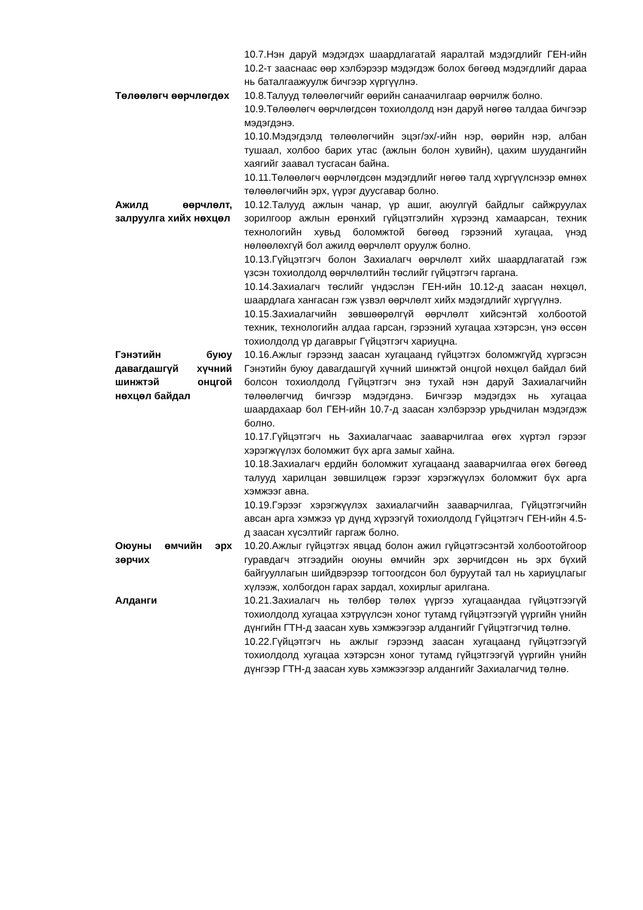10.7.Нэн даруй мэдэгдэх шаардлагатай яаралтай мэдэгдлийг ГЕН-ийн 10.2-т зааснаас өөр хэлбэрээр мэдэгдэж болох бөгөөд мэдэгдлийг дараа нь баталгаажуулж бичгээр хүргүүлнэ.
Төлөөлөгч өөрчлөгдөх 10.8.Талууд төлөөлөгчийг өөрийн санаачилгаар өөрчилж болно.
10.9.Төлөөлөгч өөрчлөгдсөн тохиолдолд нэн даруй нөгөө талдаа бичгээр мэдэгдэнэ.
10.10.Мэдэгдэлд төлөөлөгчийн эцэг/эх/-ийн нэр, өөрийн нэр, албан тушаал, холбоо барих утас (ажлын болон хувийн), цахим шуудангийн хаягийг заавал тусгасан байна.
10.11.Төлөөлөгч өөрчлөгдсөн мэдэгдлийг нөгөө талд хүргүүлснээр өмнөх төлөөлөгчийн эрх, үүрэг дуусгавар болно.
Ажилд өөрчлөлт, залруулга хийх нөхцөл
10.12.Талууд ажлын чанар, үр ашиг, аюулгүй байдлыг сайжруулах зорилгоор ажлын ерөнхий гүйцэтгэлийн хүрээнд хамаарсан, техник технологийн хувьд боломжтой бөгөөд гэрээний хугацаа, үнэд нөлөөлөхгүй бол ажилд өөрчлөлт оруулж болно.
10.13.Гүйцэтгэгч болон Захиалагч өөрчлөлт хийх шаардлагатай гэж үзсэн тохиолдолд өөрчлөлтийн төслийг гүйцэтгэгч гаргана.
10.14.Захиалагч төслийг үндэслэн ГЕН-ийн 10.12-д заасан нөхцөл, шаардлага хангасан гэж үзвэл өөрчлөлт хийх мэдэгдлийг хүргүүлнэ.
10.15.Захиалагчийн зөвшөөрөлгүй өөрчлөлт хийсэнтэй холбоотой техник, технологийн алдаа гарсан, гэрээний хугацаа хэтэрсэн, үнэ өссөн тохиолдолд үр дагаврыг Гүйцэтгэгч хариуцна.
Гэнэтийн буюу давагдашгүй хүчний шинжтэй онцгой нөхцөл байдал
10.16.Ажлыг гэрээнд заасан хугацаанд гүйцэтгэх боломжгүйд хүргэсэн Гэнэтийн буюу давагдашгүй хүчний шинжтэй онцгой нөхцөл байдал бий болсон тохиолдолд Гүйцэтгэгч энэ тухай нэн даруй Захиалагчийн төлөөлөгчид бичгээр мэдэгдэнэ. Бичгээр мэдэгдэх нь хугацаа шаардахаар бол ГЕН-ийн 10.7-д заасан хэлбэрээр урьдчилан мэдэгдэж болно.
10.17.Гүйцэтгэгч нь Захиалагчаас зааварчилгаа өгөх хүртэл гэрээг хэрэгжүүлэх боломжит бүх арга замыг хайна.
10.18.Захиалагч ердийн боломжит хугацаанд зааварчилгаа өгөх бөгөөд талууд харилцан зөвшилцөж гэрээг хэрэгжүүлэх боломжит бүх арга хэмжээг авна.
10.19.Гэрээг хэрэгжүүлэх захиалагчийн зааварчилгаа, Гүйцэтгэгчийн авсан арга хэмжээ үр дүнд хүрээгүй тохиолдолд Гүйцэтгэгч ГЕН-ийн 4.5-д заасан хүсэлтийг гаргаж болно.
Оюуны өмчийн эрх зөрчих
10.20.Ажлыг гүйцэтгэх явцад болон ажил гүйцэтгэсэнтэй холбоотойгоор гуравдагч этгээдийн оюуны өмчийн эрх зөрчигдсөн нь эрх бүхий байгууллагын шийдвэрээр тогтоогдсон бол буруутай тал нь хариуцлагыг хүлээж, холбогдон гарах зардал, хохирлыг арилгана.
Алданги 10.21.Захиалагч нь төлбөр төлөх үүргээ хугацаандаа гүйцэтгээгүй тохиолдолд хугацаа хэтрүүлсэн хоног тутамд гүйцэтгээгүй үүргийн үнийн дүнгийн ГТН-д заасан хувь хэмжээгээр алдангийг Гүйцэтгэгчид төлнө.
10.22.Гүйцэтгэгч нь ажлыг гэрээнд заасан хугацаанд гүйцэтгээгүй тохиолдолд хугацаа хэтэрсэн хоног тутамд гүйцэтгээгүй үүргийн үнийн дүнгээр ГТН-д заасан хувь хэмжээгээр алдангийг Захиалагчид төлнө.